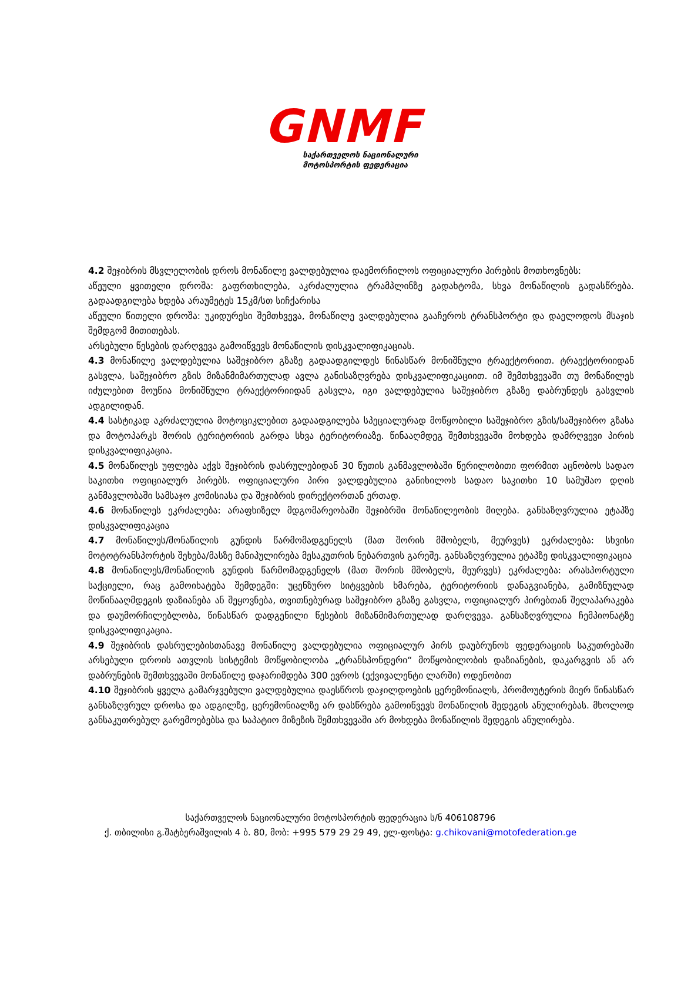GNMF
საქართველოს ნაციონალური
მოტოსპორტის ფედერაცია
4.2 შეჯიბრის მსვლელობის დროს მონაწილე ვალდებულია დაემორჩილოს ოფიციალური პირების მოთხოვნებს:
აწეული ყვითელი დროშა: გაფრთხილება, აკრძალულია ტრამპლინზე გადახტომა, სხვა მონაწილის გადასწრება. გადაადგილება ხდება არაუმეტეს 15კმ/სთ სიჩქარისა
აწეული წითელი დროშა: უკიდურესი შემთხვევა, მონაწილე ვალდებულია გააჩეროს ტრანსპორტი და დაელოდოს მსაჯის შემდგომ მითითებას.
არსებული წესების დარღვევა გამოიწვევს მონაწილის დისკვალიფიკაციას.
4.3 მონაწილე ვალდებულია საშეჯიბრო გზაზე გადაადგილდეს წინასწარ მონიშნული ტრაექტორიით. ტრაექტორიიდან გასვლა, საშეჯიბრო გზის მიზანმიმართულად ავლა განისაზღვრება დისკვალიფიკაციით. იმ შემთხვევაში თუ მონაწილეს იძულებით მოუწია მონიშნული ტრაექტორიიდან გასვლა, იგი ვალდებულია საშეჯიბრო გზაზე დაბრუნდეს გასვლის ადგილიდან.
4.4 სასტიკად აკრძალულია მოტოციკლებით გადაადგილება სპეციალურად მოწყობილი საშეჯიბრო გზის/საშეჯიბრო გზასა და მოტოპარკს შორის ტერიტორიის გარდა სხვა ტერიტორიაზე. წინააღმდეგ შემთხვევაში მოხდება დამრღვევი პირის დისკვალიფიკაცია.
4.5 მონაწილეს უფლება აქვს შეჯიბრის დასრულებიდან 30 წუთის განმავლობაში წერილობითი ფორმით აცნობოს სადაო საკითხი ოფიციალურ პირებს. ოფიციალური პირი ვალდებულია განიხილოს სადაო საკითხი 10 სამუშაო დღის განმავლობაში სამსაჯო კომისიასა და შეჯიბრის დირექტორთან ერთად.
4.6 მონაწილეს ეკრძალება: არაფხიზელ მდგომარეობაში შეჯიბრში მონაწილეობის მიღება. განსაზღვრულია ეტაპზე დისკვალიფიკაცია
4.7 მონაწილეს/მონაწილის გუნდის წარმომადგენელს (მათ შორის მშობელს, მეურვეს) ეკრძალება: სხვისი მოტოტრანსპორტის შეხება/მასზე მანიპულირება მესაკუთრის ნებართვის გარეშე. განსაზღვრულია ეტაპზე დისკვალიფიკაცია
4.8 მონაწილეს/მონაწილის გუნდის წარმომადგენელს (მათ შორის მშობელს, მეურვეს) ეკრძალება: არასპორტული საქციელი, რაც გამოიხატება შემდეგში: უცენზურო სიტყვების ხმარება, ტერიტორიის დანაგვიანება, გამიზნულად მოწინააღმდეგის დაზიანება ან შეყოვნება, თვითნებურად საშეჯიბრო გზაზე გასვლა, ოფიციალურ პირებთან შელაპარაკება და დაუმორჩილებლობა, წინასწარ დადგენილი წესების მიზანმიმართულად დარღვევა. განსაზღვრულია ჩემპიონატზე დისკვალიფიკაცია.
4.9 შეჯიბრის დასრულებისთანავე მონაწილე ვალდებულია ოფიციალურ პირს დაუბრუნოს ფედერაციის საკუთრებაში არსებული დროის ათვლის სისტემის მოწყობილობა „ტრანსპონდერი“ მოწყობილობის დაზიანების, დაკარგვის ან არ დაბრუნების შემთხვევაში მონაწილე დაჯარიმდება 300 ევროს (ექვივალენტი ლარში) ოდენობით
4.10 შეჯიბრის ყველა გამარჯვებული ვალდებულია დაესწროს დაჯილდოების ცერემონიალს, პრომოუტერის მიერ წინასწარ განსაზღვრულ დროსა და ადგილზე, ცერემონიალზე არ დასწრება გამოიწვევს მონაწილის შედეგის ანულირებას. მხოლოდ განსაკუთრებულ გარემოებებსა და საპატიო მიზეზის შემთხვევაში არ მოხდება მონაწილის შედეგის ანულირება.
საქართველოს ნაციონალური მოტოსპორტის ფედერაცია ს/ნ 406108796
ქ. თბილისი გ.შატბერაშვილის 4 ბ. 80, მობ: +995 579 29 29 49, ელ-ფოსტა: g.chikovani@motofederation.ge